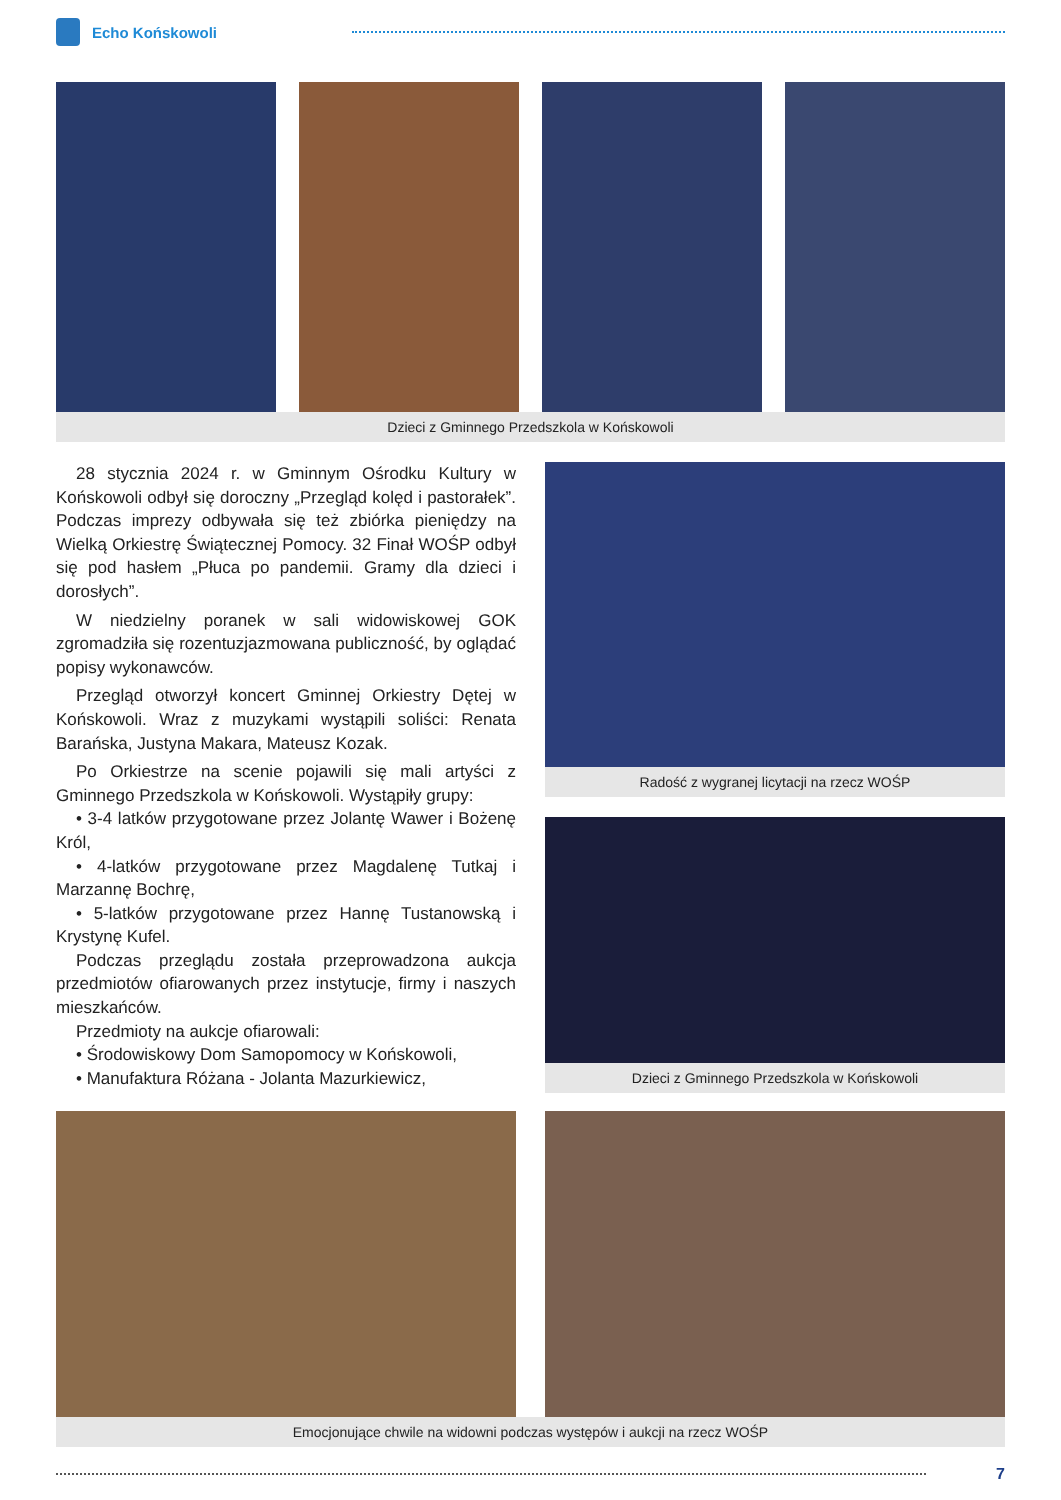Echo Końskowoli
Dzieci z Gminnego Przedszkola w Końskowoli
28 stycznia 2024 r. w Gminnym Ośrodku Kultury w Końskowoli odbył się doroczny „Przegląd kolęd i pastorałek”. Podczas imprezy odbywała się też zbiórka pieniędzy na Wielką Orkiestrę Świątecznej Pomocy. 32 Finał WOŚP odbył się pod hasłem „Płuca po pandemii. Gramy dla dzieci i dorosłych”.
W niedzielny poranek w sali widowiskowej GOK zgromadziła się rozentuzjazmowana publiczność, by oglądać popisy wykonawców.
Przegląd otworzył koncert Gminnej Orkiestry Dętej w Końskowoli. Wraz z muzykami wystąpili soliści: Renata Barańska, Justyna Makara, Mateusz Kozak.
Po Orkiestrze na scenie pojawili się mali artyści z Gminnego Przedszkola w Końskowoli. Wystąpiły grupy:
• 3-4 latków przygotowane przez Jolantę Wawer i Bożenę Król,
• 4-latków przygotowane przez Magdalenę Tutkaj i Marzannę Bochrę,
• 5-latków przygotowane przez Hannę Tustanowską i Krystynę Kufel.
Podczas przeglądu została przeprowadzona aukcja przedmiotów ofiarowanych przez instytucje, firmy i naszych mieszkańców.
Przedmioty na aukcje ofiarowali:
• Środowiskowy Dom Samopomocy w Końskowoli,
• Manufaktura Różana - Jolanta Mazurkiewicz,
Radość z wygranej licytacji na rzecz WOŚP
Dzieci z Gminnego Przedszkola w Końskowoli
Emocjonujące chwile na widowni podczas występów i aukcji na rzecz WOŚP
7